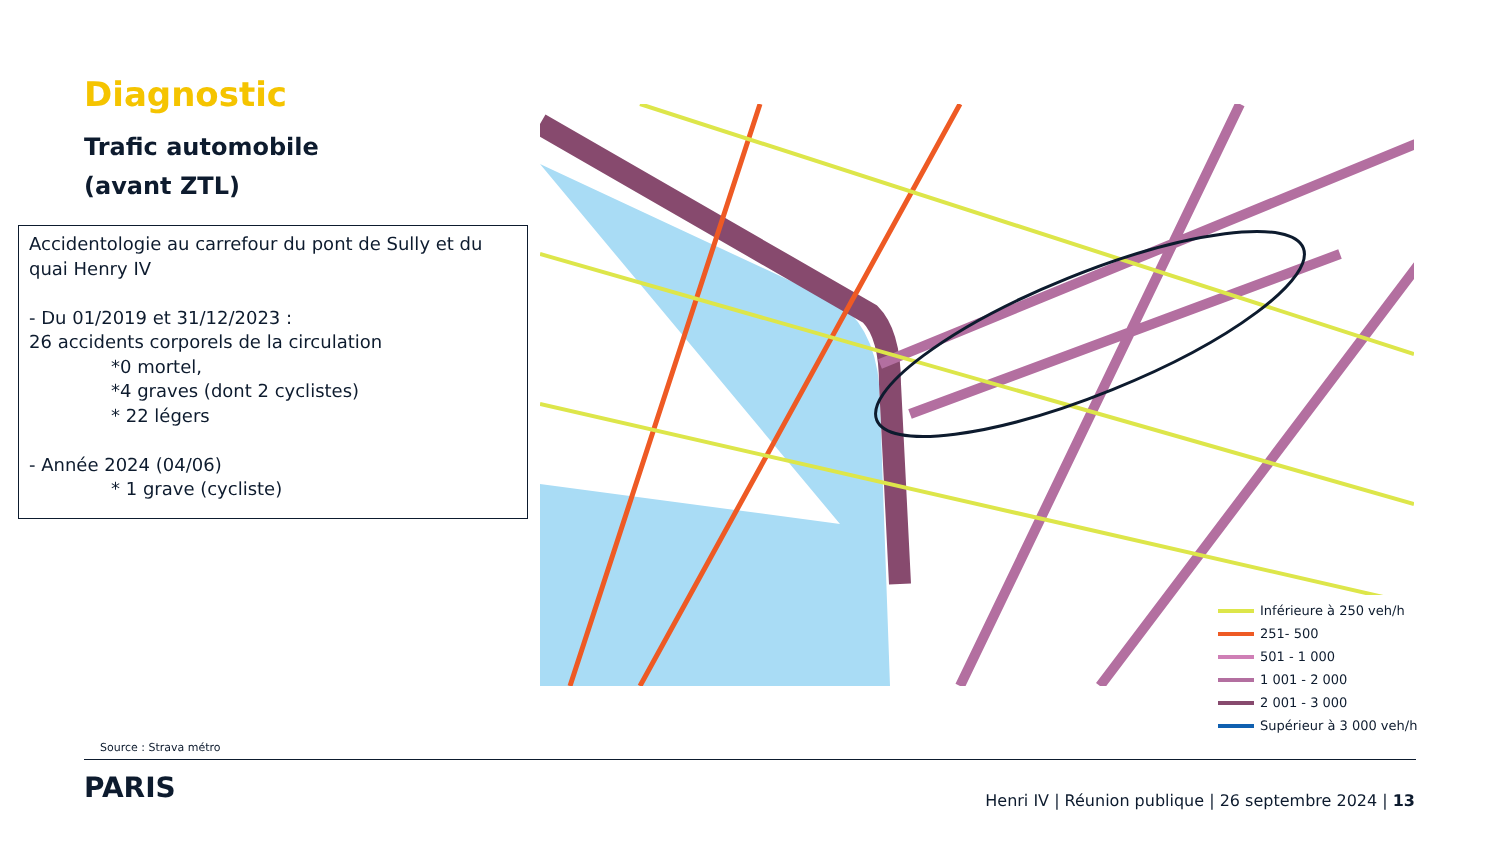Diagnostic
Trafic automobile
(avant ZTL)
Accidentologie au carrefour du pont de Sully et du quai Henry IV
- Du 01/2019 et 31/12/2023 :
26 accidents corporels de la circulation
*0 mortel,
*4 graves (dont 2 cyclistes)
* 22 légers
- Année 2024 (04/06)
* 1 grave (cycliste)
Inférieure à 250 veh/h
251- 500
501 - 1 000
1 001 - 2 000
2 001 - 3 000
Supérieur à 3 000 veh/h
Source : Strava métro
PARIS
Henri IV | Réunion publique | 26 septembre 2024 | 13